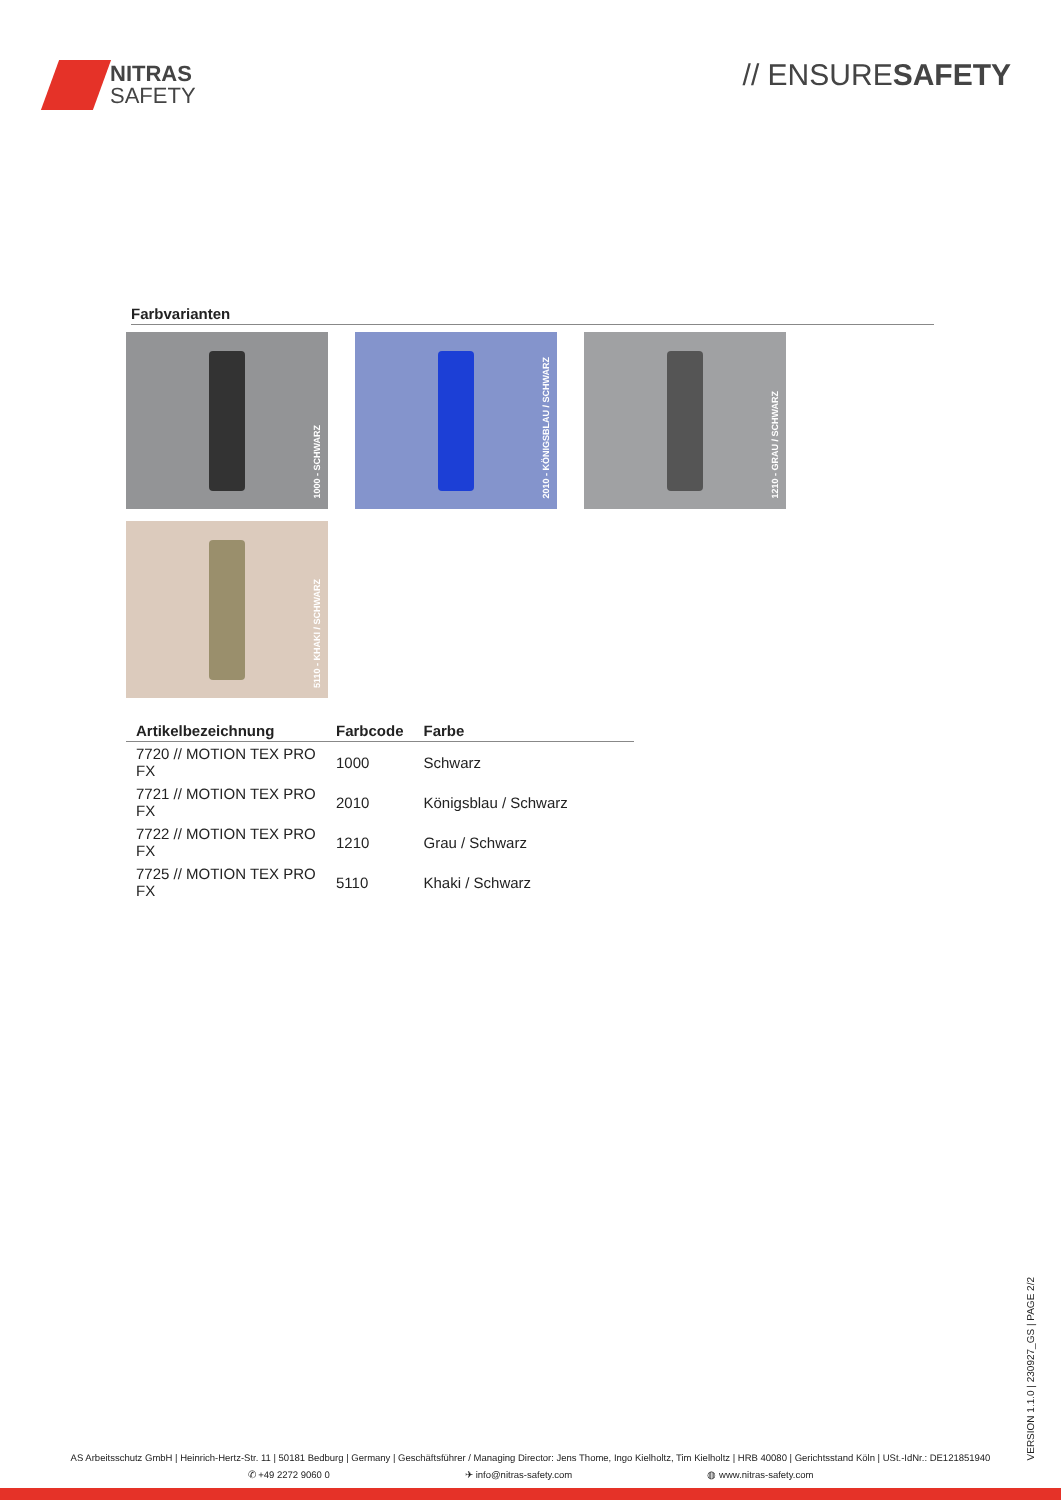NITRAS
SAFETY
// ENSURESAFETY
Farbvarianten
1000 - SCHWARZ
2010 - KÖNIGSBLAU / SCHWARZ
1210 - GRAU / SCHWARZ
5110 - KHAKI / SCHWARZ
| Artikelbezeichnung | Farbcode | Farbe |
| --- | --- | --- |
| 7720 // MOTION TEX PRO FX | 1000 | Schwarz |
| 7721 // MOTION TEX PRO FX | 2010 | Königsblau / Schwarz |
| 7722 // MOTION TEX PRO FX | 1210 | Grau / Schwarz |
| 7725 // MOTION TEX PRO FX | 5110 | Khaki / Schwarz |
VERSION 1.1.0 | 230927_GS | PAGE 2/2
AS Arbeitsschutz GmbH | Heinrich-Hertz-Str. 11 | 50181 Bedburg | Germany | Geschäftsführer / Managing Director: Jens Thome, Ingo Kielholtz, Tim Kielholtz | HRB 40080 | Gerichtsstand Köln | USt.-IdNr.: DE121851940
✆ +49 2272 9060 0 ✈ info@nitras-safety.com ◍ www.nitras-safety.com